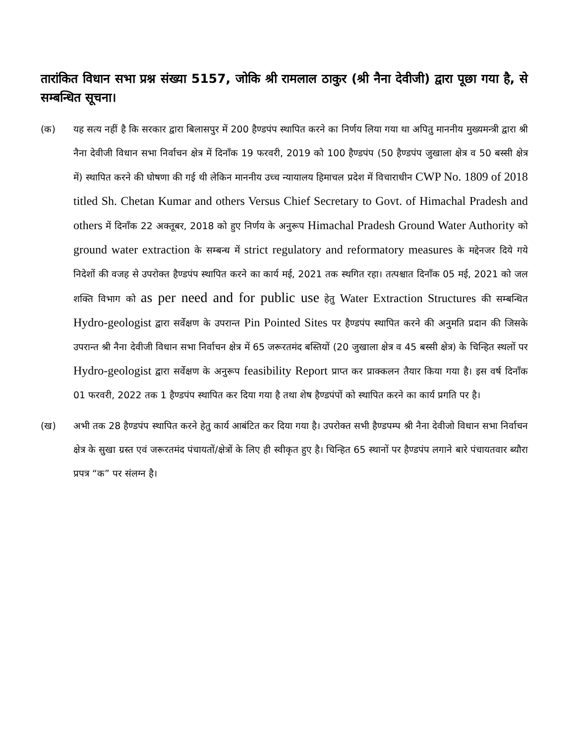तारांकित विधान सभा प्रश्न संख्या 5157, जोकि श्री रामलाल ठाकुर (श्री नैना देवीजी) द्वारा पूछा गया है, से सम्बन्धित सूचना।
(क) यह सत्य नहीं है कि सरकार द्वारा बिलासपुर में 200 हैण्डपंप स्थापित करने का निर्णय लिया गया था अपितु माननीय मुख्यमन्त्री द्वारा श्री नैना देवीजी विधान सभा निर्वाचन क्षेत्र में दिनाँक 19 फरवरी, 2019 को 100 हैण्डपंप (50 हैण्डपंप जुखाला क्षेत्र व 50 बस्सी क्षेत्र में) स्थापित करने की घोषणा की गई थी लेकिन माननीय उच्च न्यायालय हिमाचल प्रदेश में विचाराधीन CWP No. 1809 of 2018 titled Sh. Chetan Kumar and others Versus Chief Secretary to Govt. of Himachal Pradesh and others में दिनाँक 22 अक्तूबर, 2018 को हुए निर्णय के अनुरूप Himachal Pradesh Ground Water Authority को ground water extraction के सम्बन्ध में strict regulatory and reformatory measures के मद्देनजर दिये गये निदेशों की वजह से उपरोक्त हैण्डपंप स्थापित करने का कार्य मई, 2021 तक स्थगित रहा। तत्पश्चात दिनाँक 05 मई, 2021 को जल शक्ति विभाग को as per need and for public use हेतु Water Extraction Structures की सम्बन्धित Hydro-geologist द्वारा सर्वेक्षण के उपरान्त Pin Pointed Sites पर हैण्डपंप स्थापित करने की अनुमति प्रदान की जिसके उपरान्त श्री नैना देवीजी विधान सभा निर्वाचन क्षेत्र में 65 जरूरतमंद बस्तियों (20 जुखाला क्षेत्र व 45 बस्सी क्षेत्र) के चिन्हित स्थलों पर Hydro-geologist द्वारा सर्वेक्षण के अनुरूप feasibility Report प्राप्त कर प्राक्कलन तैयार किया गया है। इस वर्ष दिनाँक 01 फरवरी, 2022 तक 1 हैण्डपंप स्थापित कर दिया गया है तथा शेष हैण्डपंपों को स्थापित करने का कार्य प्रगति पर है।
(ख) अभी तक 28 हैण्डपंप स्थापित करने हेतु कार्य आबंटित कर दिया गया है। उपरोक्त सभी हैण्डपम्प श्री नैना देवीजो विधान सभा निर्वाचन क्षेत्र के सुखा ग्रस्त एवं जरूरतमंद पंचायतों/क्षेत्रों के लिए ही स्वीकृत हुए है। चिन्हित 65 स्थानों पर हैण्डपंप लगाने बारे पंचायतवार ब्यौरा प्रपत्र “क” पर संलग्न है।